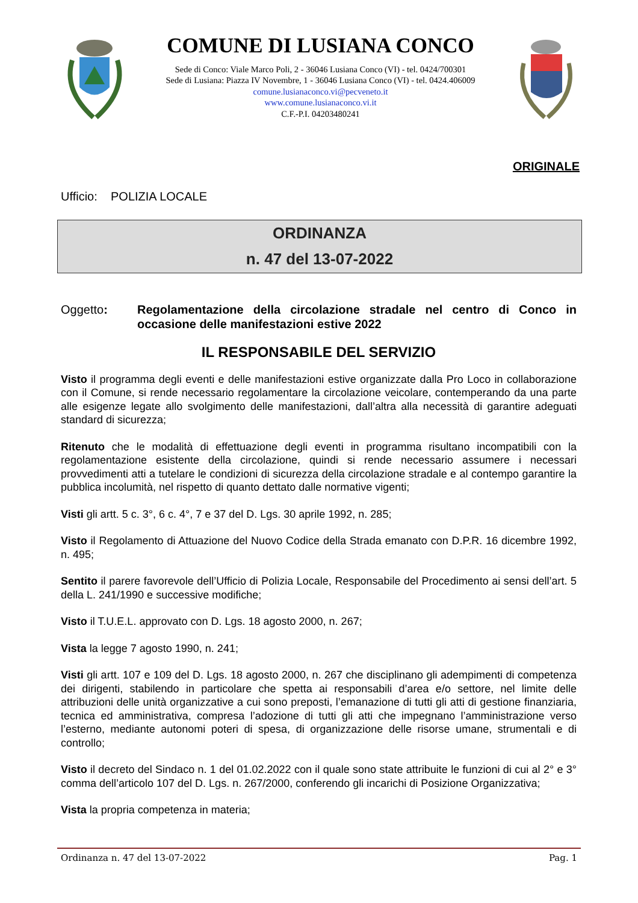COMUNE DI LUSIANA CONCO
Sede di Conco: Viale Marco Poli, 2 - 36046 Lusiana Conco (VI) - tel. 0424/700301
Sede di Lusiana: Piazza IV Novembre, 1 - 36046 Lusiana Conco (VI) - tel. 0424.406009
comune.lusianaconco.vi@pecveneto.it
www.comune.lusianaconco.vi.it
C.F.-P.I. 04203480241
ORIGINALE
Ufficio: POLIZIA LOCALE
ORDINANZA
n. 47 del 13-07-2022
Oggetto: Regolamentazione della circolazione stradale nel centro di Conco in occasione delle manifestazioni estive 2022
IL RESPONSABILE DEL SERVIZIO
Visto il programma degli eventi e delle manifestazioni estive organizzate dalla Pro Loco in collaborazione con il Comune, si rende necessario regolamentare la circolazione veicolare, contemperando da una parte alle esigenze legate allo svolgimento delle manifestazioni, dall’altra alla necessità di garantire adeguati standard di sicurezza;
Ritenuto che le modalità di effettuazione degli eventi in programma risultano incompatibili con la regolamentazione esistente della circolazione, quindi si rende necessario assumere i necessari provvedimenti atti a tutelare le condizioni di sicurezza della circolazione stradale e al contempo garantire la pubblica incolumità, nel rispetto di quanto dettato dalle normative vigenti;
Visti gli artt. 5 c. 3°, 6 c. 4°, 7 e 37 del D. Lgs. 30 aprile 1992, n. 285;
Visto il Regolamento di Attuazione del Nuovo Codice della Strada emanato con D.P.R. 16 dicembre 1992, n. 495;
Sentito il parere favorevole dell’Ufficio di Polizia Locale, Responsabile del Procedimento ai sensi dell’art. 5 della L. 241/1990 e successive modifiche;
Visto il T.U.E.L. approvato con D. Lgs. 18 agosto 2000, n. 267;
Vista la legge 7 agosto 1990, n. 241;
Visti gli artt. 107 e 109 del D. Lgs. 18 agosto 2000, n. 267 che disciplinano gli adempimenti di competenza dei dirigenti, stabilendo in particolare che spetta ai responsabili d’area e/o settore, nel limite delle attribuzioni delle unità organizzative a cui sono preposti, l’emanazione di tutti gli atti di gestione finanziaria, tecnica ed amministrativa, compresa l’adozione di tutti gli atti che impegnano l’amministrazione verso l’esterno, mediante autonomi poteri di spesa, di organizzazione delle risorse umane, strumentali e di controllo;
Visto il decreto del Sindaco n. 1 del 01.02.2022 con il quale sono state attribuite le funzioni di cui al 2° e 3° comma dell’articolo 107 del D. Lgs. n. 267/2000, conferendo gli incarichi di Posizione Organizzativa;
Vista la propria competenza in materia;
Ordinanza n. 47 del 13-07-2022 Pag. 1